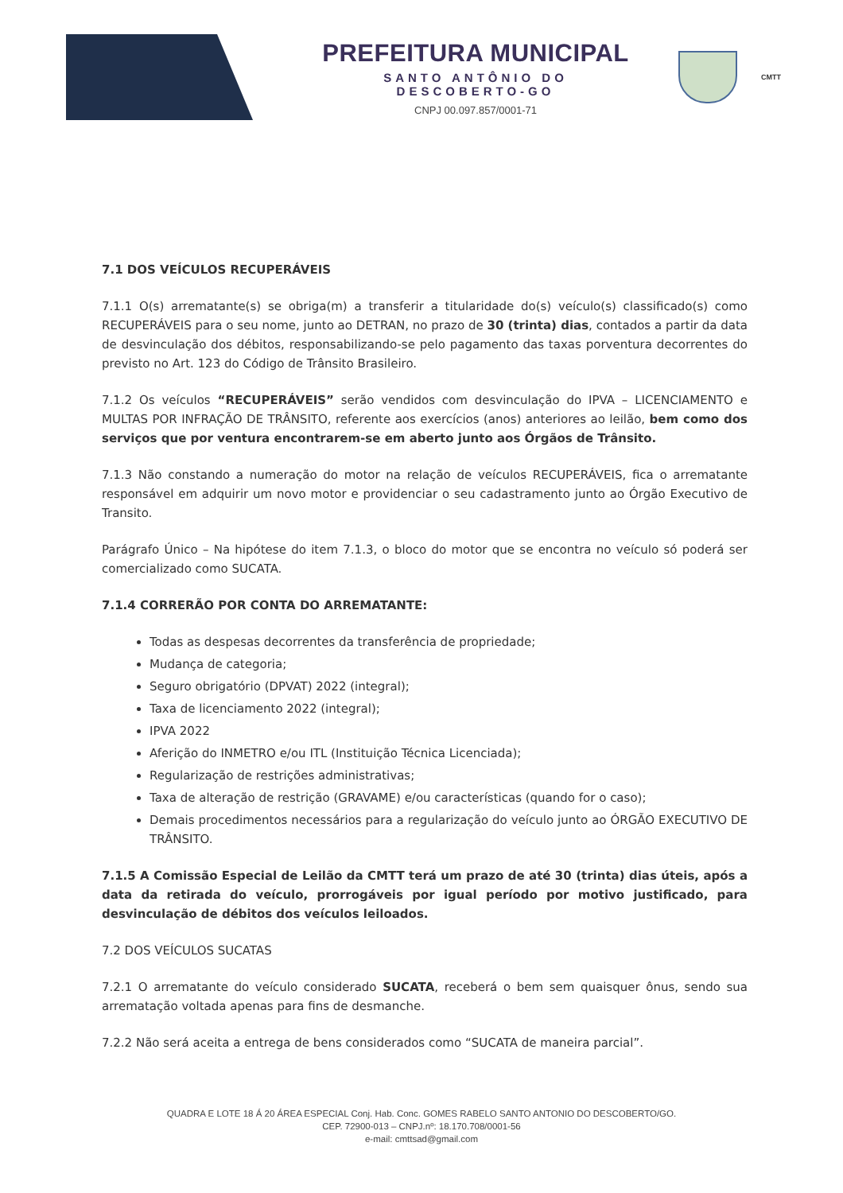PREFEITURA MUNICIPAL
SANTO ANTÔNIO DO DESCOBERTO-GO
CNPJ 00.097.857/0001-71
CMTT
7.1 DOS VEÍCULOS RECUPERÁVEIS
7.1.1 O(s) arrematante(s) se obriga(m) a transferir a titularidade do(s) veículo(s) classificado(s) como RECUPERÁVEIS para o seu nome, junto ao DETRAN, no prazo de 30 (trinta) dias, contados a partir da data de desvinculação dos débitos, responsabilizando-se pelo pagamento das taxas porventura decorrentes do previsto no Art. 123 do Código de Trânsito Brasileiro.
7.1.2 Os veículos “RECUPERÁVEIS” serão vendidos com desvinculação do IPVA – LICENCIAMENTO e MULTAS POR INFRAÇÃO DE TRÂNSITO, referente aos exercícios (anos) anteriores ao leilão, bem como dos serviços que por ventura encontrarem-se em aberto junto aos Órgãos de Trânsito.
7.1.3 Não constando a numeração do motor na relação de veículos RECUPERÁVEIS, fica o arrematante responsável em adquirir um novo motor e providenciar o seu cadastramento junto ao Órgão Executivo de Transito.
Parágrafo Único – Na hipótese do item 7.1.3, o bloco do motor que se encontra no veículo só poderá ser comercializado como SUCATA.
7.1.4 CORRERÃO POR CONTA DO ARREMATANTE:
Todas as despesas decorrentes da transferência de propriedade;
Mudança de categoria;
Seguro obrigatório (DPVAT) 2022 (integral);
Taxa de licenciamento 2022 (integral);
IPVA 2022
Aferição do INMETRO e/ou ITL (Instituição Técnica Licenciada);
Regularização de restrições administrativas;
Taxa de alteração de restrição (GRAVAME) e/ou características (quando for o caso);
Demais procedimentos necessários para a regularização do veículo junto ao ÓRGÃO EXECUTIVO DE TRÂNSITO.
7.1.5 A Comissão Especial de Leilão da CMTT terá um prazo de até 30 (trinta) dias úteis, após a data da retirada do veículo, prorrogáveis por igual período por motivo justificado, para desvinculação de débitos dos veículos leiloados.
7.2 DOS VEÍCULOS SUCATAS
7.2.1 O arrematante do veículo considerado SUCATA, receberá o bem sem quaisquer ônus, sendo sua arrematação voltada apenas para fins de desmanche.
7.2.2 Não será aceita a entrega de bens considerados como “SUCATA de maneira parcial”.
QUADRA E LOTE 18 Á 20 ÁREA ESPECIAL Conj. Hab. Conc. GOMES RABELO SANTO ANTONIO DO DESCOBERTO/GO.
CEP. 72900-013 – CNPJ.nº: 18.170.708/0001-56
e-mail: cmttsad@gmail.com